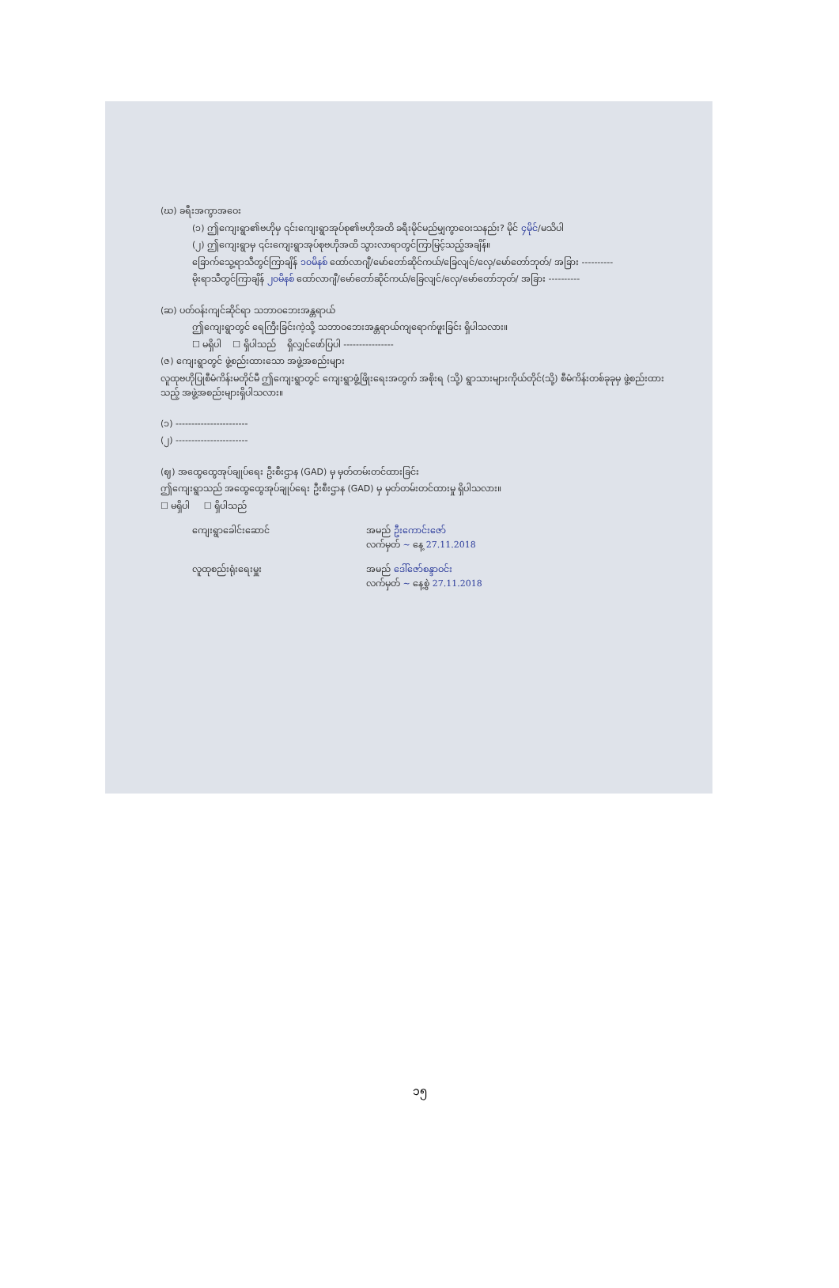(ဃ) ခရီးအကွာအဝေး
(၁) ဤကျေးရွာ၏ဗဟိုမှ ၎င်းကျေးရွာအုပ်စု၏ဗဟိုအထိ ခရီးမိုင်မည်မျှကွာဝေးသနည်း? မိုင် ၄မိုင်/မသိပါ
(၂) ဤကျေးရွာမှ ၎င်းကျေးရွာအုပ်စုဗဟိုအထိ သွားလာရာတွင်ကြာမြင့်သည့်အချိန်။
ခြောက်သွေ့ရာသီတွင်ကြာချိန် ၁၀မိနစ် ထော်လာဂျီ/မော်တော်ဆိုင်ကယ်/ခြေလျင်/လှေ/မော်တော်ဘုတ်/ အခြား ----------
မိုးရာသီတွင်ကြာချိန် ၂၀မိနစ် ထော်လာဂျီ/မော်တော်ဆိုင်ကယ်/ခြေလျင်/လှေ/မော်တော်ဘုတ်/ အခြား ----------
(ဆ) ပတ်ဝန်းကျင်ဆိုင်ရာ သဘာဝဘေးအန္တရာယ်
ဤကျေးရွာတွင် ရေကြီးခြင်းကဲ့သို့ သဘာဝဘေးအန္တရာယ်ကျရောက်ဖူးခြင်း ရှိပါသလား။
☐ မရှိပါ ☐ ရှိပါသည် ရှိလျှင်ဖော်ပြပါ ----------------
(ဇ) ကျေးရွာတွင် ဖွဲ့စည်းထားသော အဖွဲ့အစည်းများ
လူထုဗဟိုပြုစီမံကိန်းမတိုင်မီ ဤကျေးရွာတွင် ကျေးရွာဖွံ့ဖြိုးရေးအတွက် အစိုးရ (သို့) ရွာသားများကိုယ်တိုင်(သို့) စီမံကိန်းတစ်ခုခုမှ ဖွဲ့စည်းထားသည့် အဖွဲ့အစည်းများရှိပါသလား။
(၁) -----------------------
(၂) -----------------------
(ဈ) အထွေထွေအုပ်ချုပ်ရေး ဦးစီးဌာန (GAD) မှ မှတ်တမ်းတင်ထားခြင်း
ဤကျေးရွာသည် အထွေထွေအုပ်ချုပ်ရေး ဦးစီးဌာန (GAD) မှ မှတ်တမ်းတင်ထားမှု ရှိပါသလား။
☐ မရှိပါ ☐ ရှိပါသည်
ကျေးရွာခေါင်းဆောင် အမည် ဦးကောင်းဇော်
လက်မှတ် ~ နေ့ 27.11.2018
လူထုစည်းရုံးရေးမှူး အမည် ဒေါ်ဇော်စန္ဒာဝင်း
လက်မှတ် ~ နေ့စွဲ 27.11.2018
၁၅